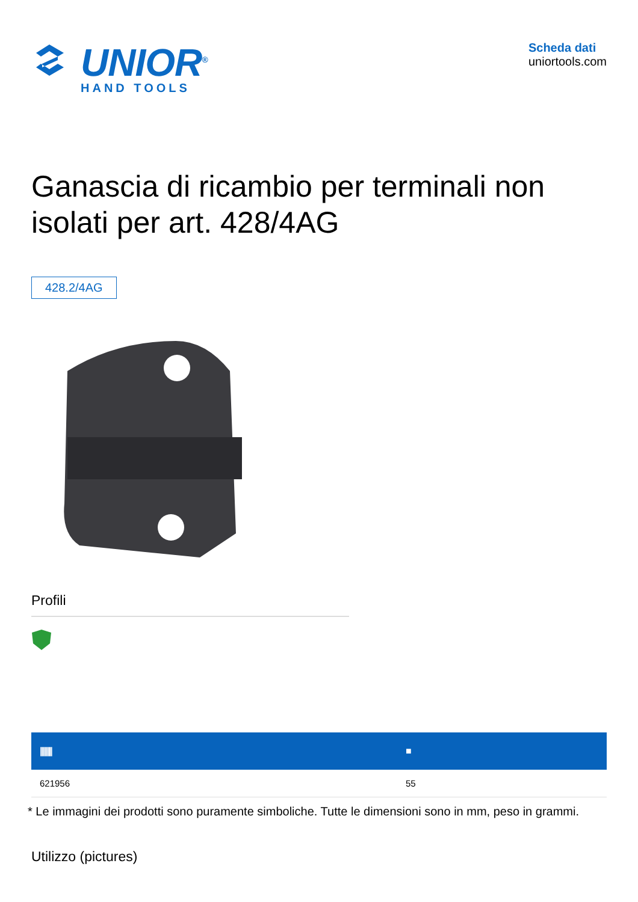UNIOR<sup>®</sup>
HAND TOOLS
Scheda dati
uniortools.com
Ganascia di ricambio per terminali non isolati per art. 428/4AG
428.2/4AG
Profili
| //////// | ■ |
| --- | --- |
| 621956 | 55 |
* Le immagini dei prodotti sono puramente simboliche. Tutte le dimensioni sono in mm, peso in grammi.
Utilizzo (pictures)